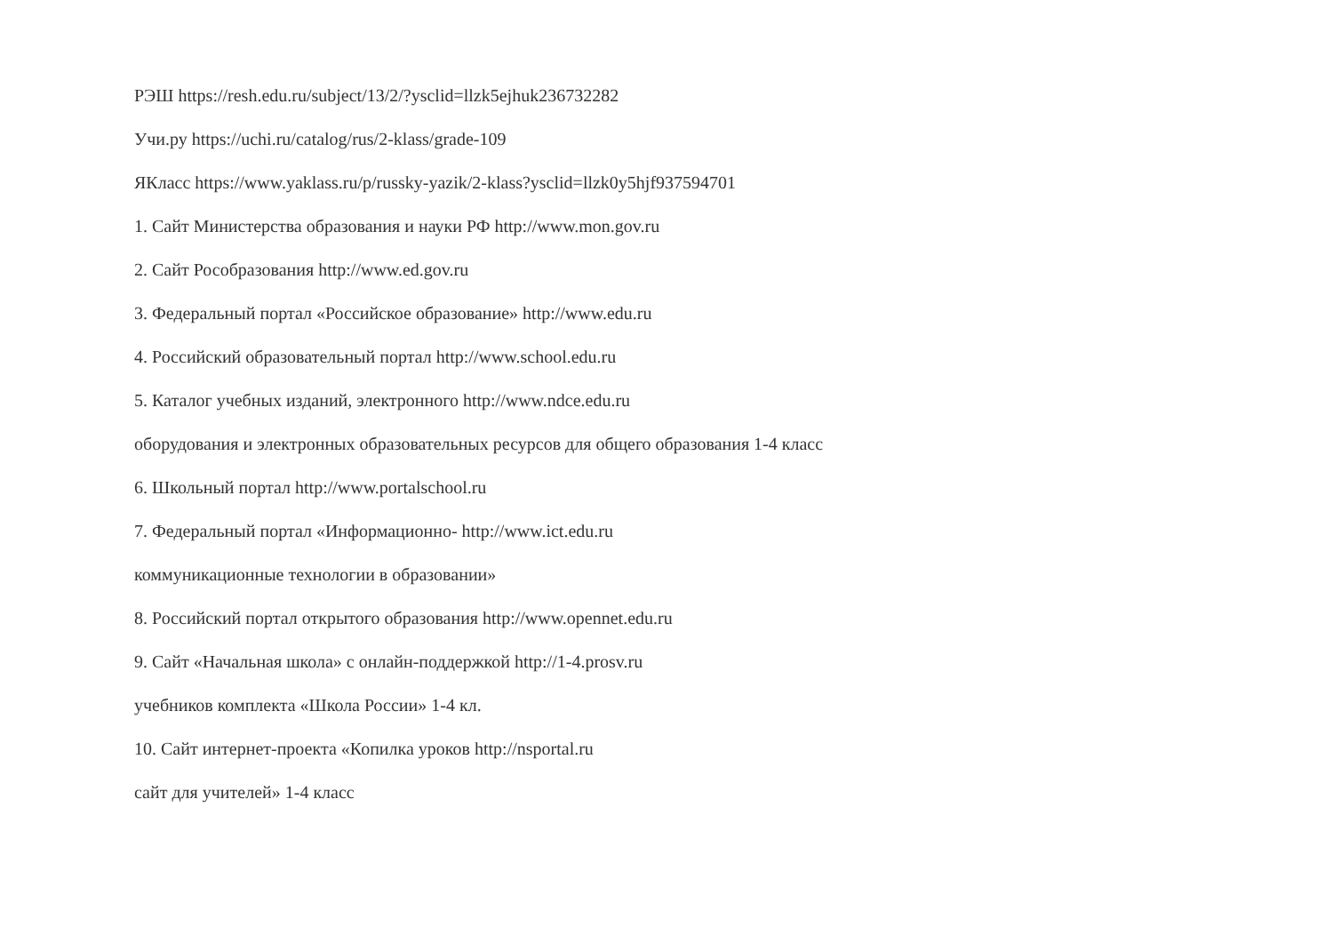РЭШ https://resh.edu.ru/subject/13/2/?ysclid=llzk5ejhuk236732282
Учи.ру https://uchi.ru/catalog/rus/2-klass/grade-109
ЯКласс https://www.yaklass.ru/p/russky-yazik/2-klass?ysclid=llzk0y5hjf937594701
1. Сайт Министерства образования и науки РФ http://www.mon.gov.ru
2. Сайт Рособразования http://www.ed.gov.ru
3. Федеральный портал «Российское образование» http://www.edu.ru
4. Российский образовательный портал http://www.school.edu.ru
5. Каталог учебных изданий, электронного http://www.ndce.edu.ru
оборудования и электронных образовательных ресурсов для общего образования 1-4 класс
6. Школьный портал http://www.portalschool.ru
7. Федеральный портал «Информационно- http://www.ict.edu.ru
коммуникационные технологии в образовании»
8. Российский портал открытого образования http://www.opennet.edu.ru
9. Сайт «Начальная школа» с онлайн-поддержкой http://1-4.prosv.ru
учебников комплекта «Школа России» 1-4 кл.
10. Сайт интернет-проекта «Копилка уроков http://nsportal.ru
сайт для учителей» 1-4 класс